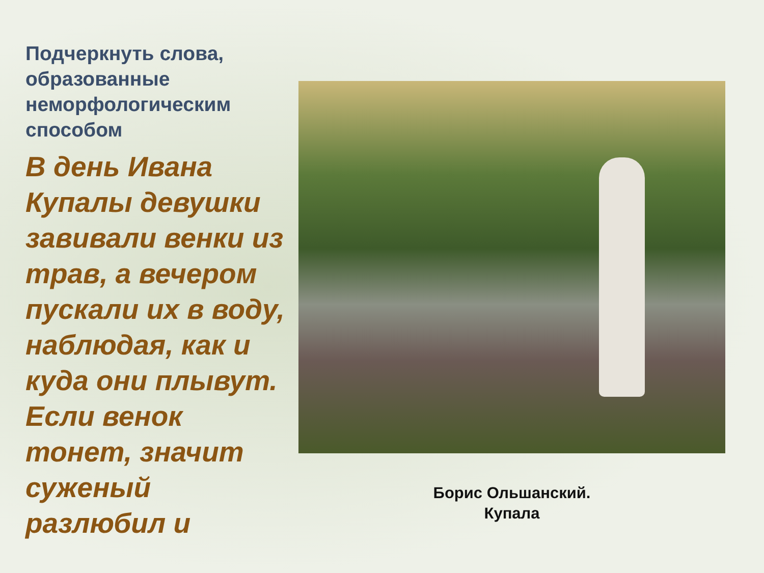Подчеркнуть слова, образованные неморфологическим способом
В день Ивана Купалы девушки завивали венки из трав, а вечером пускали их в воду, наблюдая, как и куда они плывут. Если венок тонет, значит суженый разлюбил и
Борис Ольшанский.
Купала